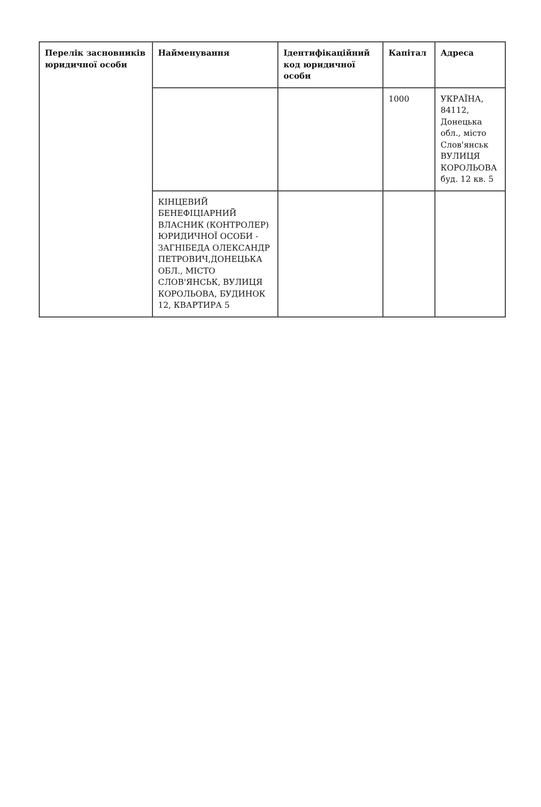| Перелік засновників юридичної особи | Найменування | Ідентифікаційний код юридичної особи | Капітал | Адреса |
| --- | --- | --- | --- | --- |
| | | | 1000 | УКРАЇНА, 84112, Донецька обл., місто Слов'янськ ВУЛИЦЯ КОРОЛЬОВА буд. 12 кв. 5 |
| | КІНЦЕВИЙ БЕНЕФІЦІАРНИЙ ВЛАСНИК (КОНТРОЛЕР) ЮРИДИЧНОЇ ОСОБИ - ЗАГНІБЕДА ОЛЕКСАНДР ПЕТРОВИЧ,ДОНЕЦЬКА ОБЛ., МІСТО СЛОВ'ЯНСЬК, ВУЛИЦЯ КОРОЛЬОВА, БУДИНОК 12, КВАРТИРА 5 | | | |